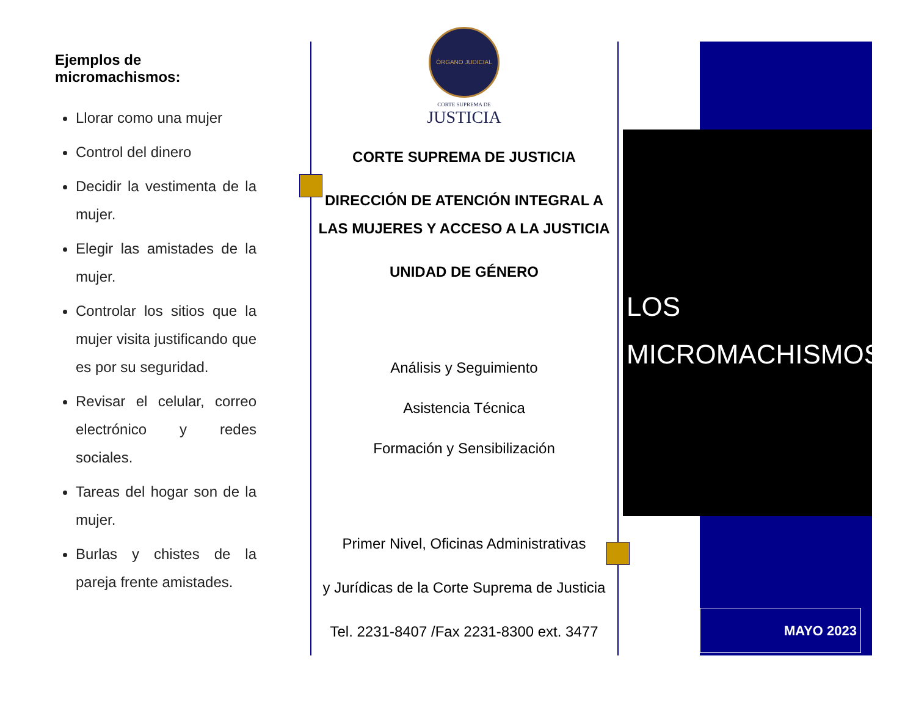Ejemplos de micromachismos:
Llorar como una mujer
Control del dinero
Decidir la vestimenta de la mujer.
Elegir las amistades de la mujer.
Controlar los sitios que la mujer visita justificando que es por su seguridad.
Revisar el celular, correo electrónico y redes sociales.
Tareas del hogar son de la mujer.
Burlas y chistes de la pareja frente amistades.
ÓRGANO JUDICIAL
CORTE SUPREMA DE
JUSTICIA
CORTE SUPREMA DE JUSTICIA
DIRECCIÓN DE ATENCIÓN INTEGRAL A LAS MUJERES Y ACCESO A LA JUSTICIA
UNIDAD DE GÉNERO
Análisis y Seguimiento
Asistencia Técnica
Formación y Sensibilización
Primer Nivel, Oficinas Administrativas
y Jurídicas de la Corte Suprema de Justicia
Tel. 2231-8407 /Fax 2231-8300 ext. 3477
LOS
MICROMACHISMOS
MAYO 2023